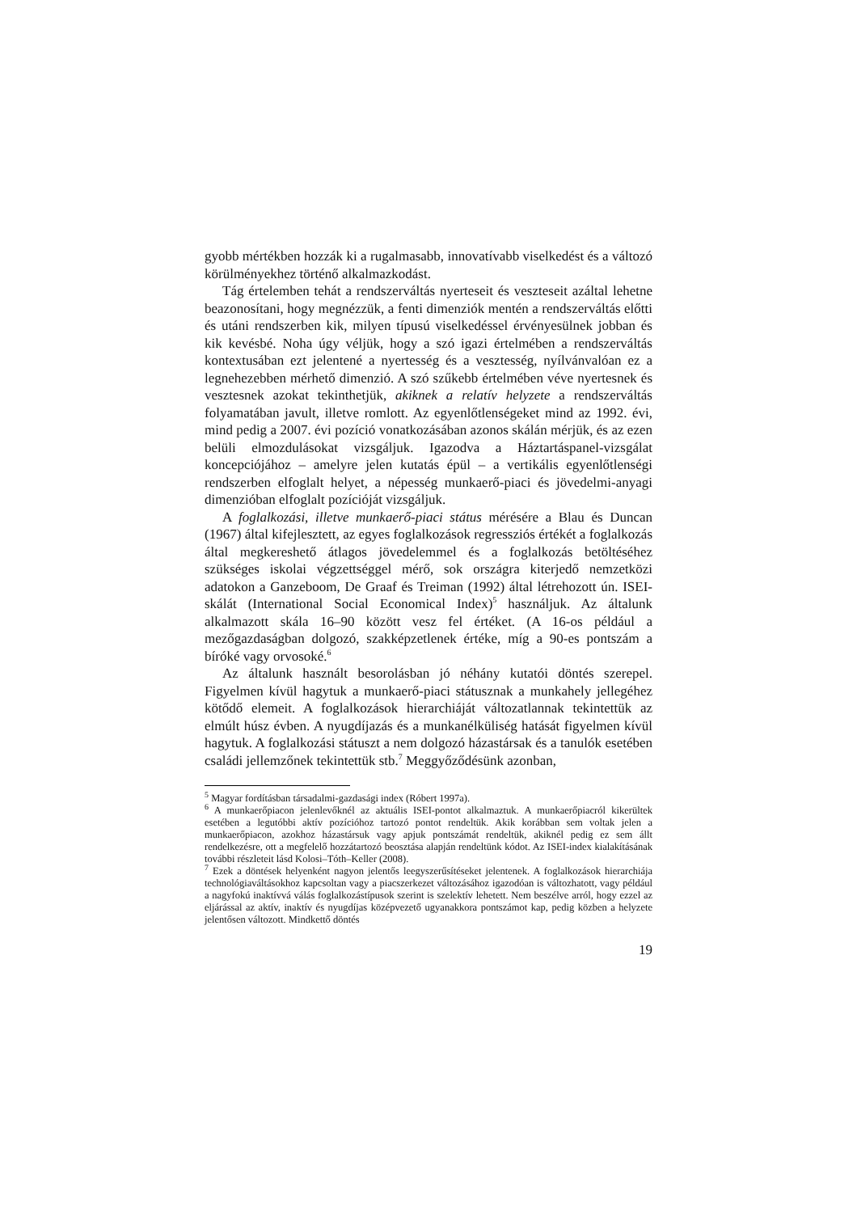gyobb mértékben hozzák ki a rugalmasabb, innovatívabb viselkedést és a változó körülményekhez történő alkalmazkodást.
Tág értelemben tehát a rendszerváltás nyerteseit és veszteseit azáltal lehetne beazonosítani, hogy megnézzük, a fenti dimenziók mentén a rendszerváltás előtti és utáni rendszerben kik, milyen típusú viselkedéssel érvényesülnek jobban és kik kevésbé. Noha úgy véljük, hogy a szó igazi értelmében a rendszerváltás kontextusában ezt jelentené a nyertesség és a vesztesség, nyílvánvalóan ez a legnehezebben mérhető dimenzió. A szó szűkebb értelmében véve nyertesnek és vesztesnek azokat tekinthetjük, akiknek a relatív helyzete a rendszerváltás folyamatában javult, illetve romlott. Az egyenlőtlenségeket mind az 1992. évi, mind pedig a 2007. évi pozíció vonatkozásában azonos skálán mérjük, és az ezen belüli elmozdulásokat vizsgáljuk. Igazodva a Háztartáspanel-vizsgálat koncepciójához – amelyre jelen kutatás épül – a vertikális egyenlőtlenségi rendszerben elfoglalt helyet, a népesség munkaerő-piaci és jövedelmi-anyagi dimenzióban elfoglalt pozícióját vizsgáljuk.
A foglalkozási, illetve munkaerő-piaci státus mérésére a Blau és Duncan (1967) által kifejlesztett, az egyes foglalkozások regressziós értékét a foglalkozás által megkereshető átlagos jövedelemmel és a foglalkozás betöltéséhez szükséges iskolai végzettséggel mérő, sok országra kiterjedő nemzetközi adatokon a Ganzeboom, De Graaf és Treiman (1992) által létrehozott ún. ISEI-skálát (International Social Economical Index)<sup>5</sup> használjuk. Az általunk alkalmazott skála 16–90 között vesz fel értéket. (A 16-os például a mezőgazdaságban dolgozó, szakképzetlenek értéke, míg a 90-es pontszám a bíróké vagy orvosoké.<sup>6</sup>
Az általunk használt besorolásban jó néhány kutatói döntés szerepel. Figyelmen kívül hagytuk a munkaerő-piaci státusznak a munkahely jellegéhez kötődő elemeit. A foglalkozások hierarchiáját változatlannak tekintettük az elmúlt húsz évben. A nyugdíjazás és a munkanélküliség hatását figyelmen kívül hagytuk. A foglalkozási státuszt a nem dolgozó házastársak és a tanulók esetében családi jellemzőnek tekintettük stb.<sup>7</sup> Meggyőződésünk azonban,
<sup>5</sup> Magyar fordításban társadalmi-gazdasági index (Róbert 1997a).
<sup>6</sup> A munkaerőpiacon jelenlevőknél az aktuális ISEI-pontot alkalmaztuk. A munkaerőpiacról kikerültek esetében a legutóbbi aktív pozícióhoz tartozó pontot rendeltük. Akik korábban sem voltak jelen a munkaerőpiacon, azokhoz házastársuk vagy apjuk pontszámát rendeltük, akiknél pedig ez sem állt rendelkezésre, ott a megfelelő hozzátartozó beosztása alapján rendeltünk kódot. Az ISEI-index kialakításának további részleteit lásd Kolosi–Tóth–Keller (2008).
<sup>7</sup> Ezek a döntések helyenként nagyon jelentős leegyszerűsítéseket jelentenek. A foglalkozások hierarchiája technológiaváltásokhoz kapcsoltan vagy a piacszerkezet változásához igazodóan is változhatott, vagy például a nagyfokú inaktívvá válás foglalkozástípusok szerint is szelektív lehetett. Nem beszélve arról, hogy ezzel az eljárással az aktív, inaktív és nyugdíjas középvezető ugyanakkora pontszámot kap, pedig közben a helyzete jelentősen változott. Mindkettő döntés
19